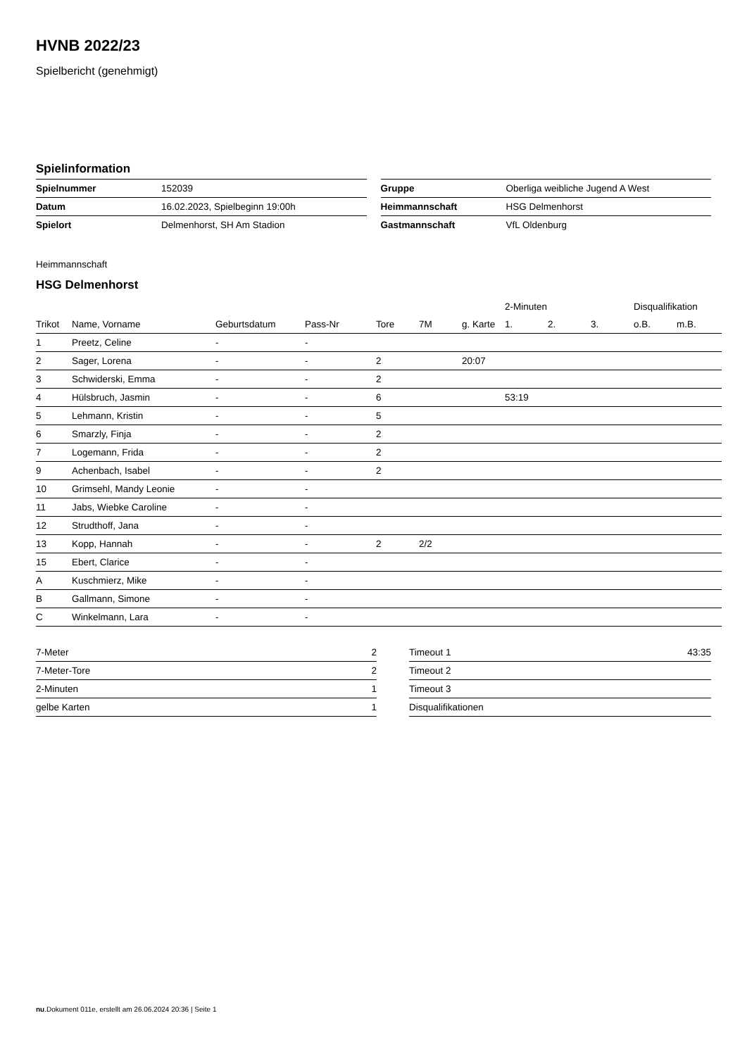HVNB 2022/23
Spielbericht (genehmigt)
Spielinformation
| Spielnummer | 152039 |
| Datum | 16.02.2023, Spielbeginn 19:00h |
| Spielort | Delmenhorst, SH Am Stadion |
| Gruppe | Oberliga weibliche Jugend A West |
| Heimmannschaft | HSG Delmenhorst |
| Gastmannschaft | VfL Oldenburg |
Heimmannschaft
HSG Delmenhorst
| | | | | | | | 2-Minuten | | | Disqualifikation | |
| --- | --- | --- | --- | --- | --- | --- | --- | --- | --- | --- | --- |
| Trikot | Name, Vorname | Geburtsdatum | Pass-Nr | Tore | 7M | g. Karte | 1. | 2. | 3. | o.B. | m.B. |
| 1 | Preetz, Celine | - | - | | | | | | | | |
| 2 | Sager, Lorena | - | - | 2 | | 20:07 | | | | | |
| 3 | Schwiderski, Emma | - | - | 2 | | | | | | | |
| 4 | Hülsbruch, Jasmin | - | - | 6 | | | 53:19 | | | | |
| 5 | Lehmann, Kristin | - | - | 5 | | | | | | | |
| 6 | Smarzly, Finja | - | - | 2 | | | | | | | |
| 7 | Logemann, Frida | - | - | 2 | | | | | | | |
| 9 | Achenbach, Isabel | - | - | 2 | | | | | | | |
| 10 | Grimsehl, Mandy Leonie | - | - | | | | | | | | |
| 11 | Jabs, Wiebke Caroline | - | - | | | | | | | | |
| 12 | Strudthoff, Jana | - | - | | | | | | | | |
| 13 | Kopp, Hannah | - | - | 2 | 2/2 | | | | | | |
| 15 | Ebert, Clarice | - | - | | | | | | | | |
| A | Kuschmierz, Mike | - | - | | | | | | | | |
| B | Gallmann, Simone | - | - | | | | | | | | |
| C | Winkelmann, Lara | - | - | | | | | | | | |
| 7-Meter | 2 |
| 7-Meter-Tore | 2 |
| 2-Minuten | 1 |
| gelbe Karten | 1 |
| Timeout 1 | 43:35 |
| Timeout 2 | |
| Timeout 3 | |
| Disqualifikationen | |
nu.Dokument 011e, erstellt am 26.06.2024 20:36 | Seite 1